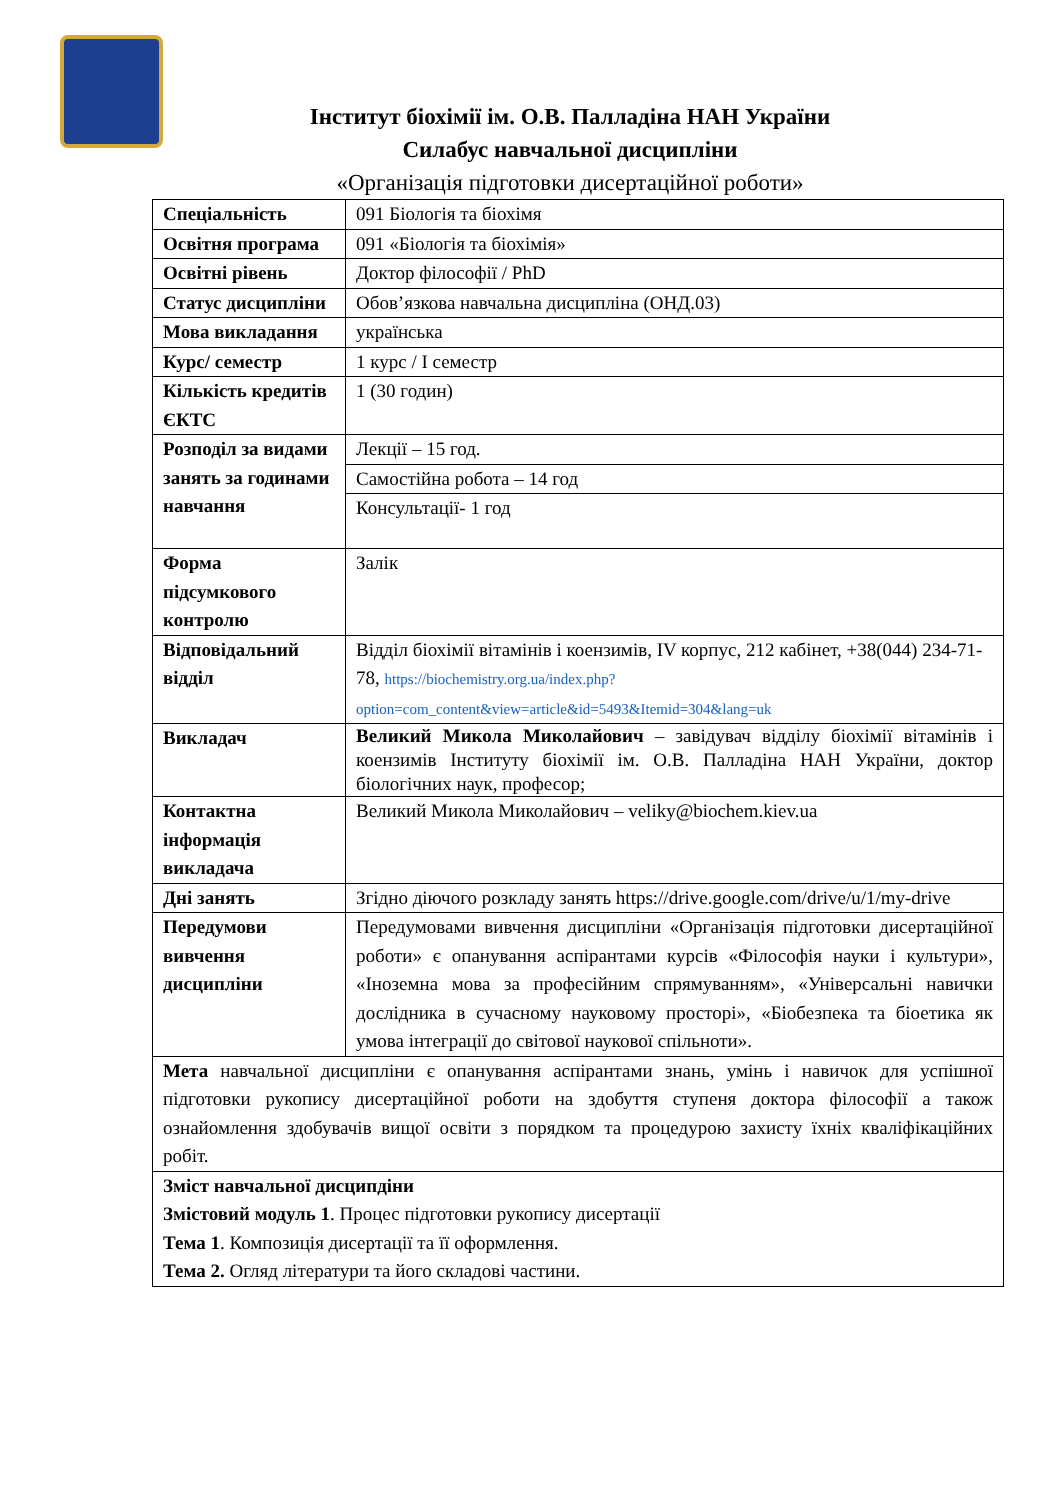Інститут біохімії ім. О.В. Палладіна НАН України
Силабус навчальної дисципліни
«Організація підготовки дисертаційної роботи»
| Спеціальність | 091 Біологія та біохімя |
| Освітня програма | 091 «Біологія та біохімія» |
| Освітні рівень | Доктор філософії / PhD |
| Статус дисципліни | Обов’язкова навчальна дисципліна (ОНД.03) |
| Мова викладання | українська |
| Курс/ семестр | 1 курс / І семестр |
| Кількість кредитів ЄКТС | 1 (30 годин) |
| Розподіл за видами занять за годинами навчання | Лекції – 15 год. |
| | Самостійна робота – 14 год |
| | Консультації- 1 год |
| Форма підсумкового контролю | Залік |
| Відповідальний відділ | Відділ біохімії вітамінів і коензимів, IV корпус, 212 кабінет, +38(044) 234-71-78, https://biochemistry.org.ua/index.php?option=com_content&view=article&id=5493&Itemid=304&lang=uk |
| Викладач | Великий Микола Миколайович – завідувач відділу біохімії вітамінів і коензимів Інституту біохімії ім. О.В. Палладіна НАН України, доктор біологічних наук, професор; |
| Контактна інформація викладача | Великий Микола Миколайович – veliky@biochem.kiev.ua |
| Дні занять | Згідно діючого розкладу занять https://drive.google.com/drive/u/1/my-drive |
| Передумови вивчення дисципліни | Передумовами вивчення дисципліни «Організація підготовки дисертаційної роботи» є опанування аспірантами курсів «Філософія науки і культури», «Іноземна мова за професійним спрямуванням», «Універсальні навички дослідника в сучасному науковому просторі», «Біобезпека та біоетика як умова інтеграції до світової наукової спільноти». |
| Мета навчальної дисципліни є опанування аспірантами знань, умінь і навичок для успішної підготовки рукопису дисертаційної роботи на здобуття ступеня доктора філософії а також ознайомлення здобувачів вищої освіти з порядком та процедурою захисту їхніх кваліфікаційних робіт. | |
| Зміст навчальної дисципдіни Змістовий модуль 1 . Процес підготовки рукопису дисертації Тема 1 . Композиція дисертації та її оформлення. Тема 2. Огляд літератури та його складові частини. | |